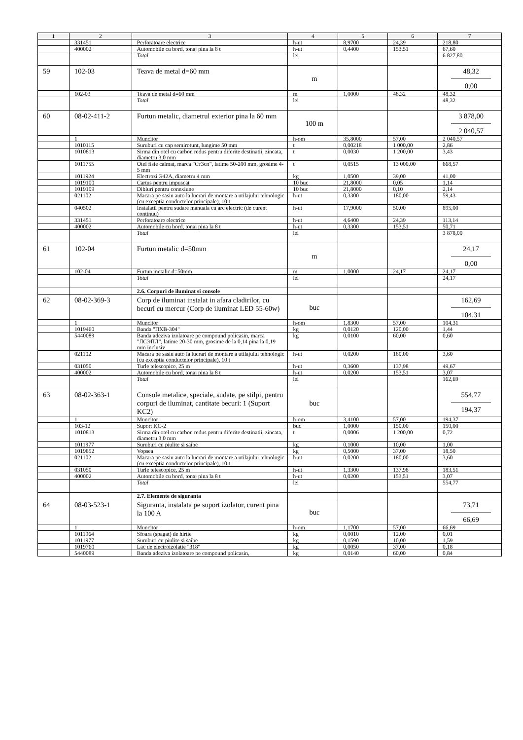| 1 | 2 | 3 | 4 | 5 | 6 | 7 |
| --- | --- | --- | --- | --- | --- | --- |
| | 331451 | Perforatoare electrice | h-ut | 8,9700 | 24,39 | 218,80 |
| | 400002 | Automobile cu bord, tonaj pina la 8 t | h-ut | 0,4400 | 153,51 | 67,60 |
| | | Total | lei | | | 6 827,80 |
| 59 | 102-03 | Teava de metal d=60 mm | m | | | 48,32 0,00 |
| | 102-03 | Teava de metal d=60 mm | m | 1,0000 | 48,32 | 48,32 |
| | | Total | lei | | | 48,32 |
| 60 | 08-02-411-2 | Furtun metalic, diametrul exterior pina la 60 mm | 100 m | | | 3 878,00 2 040,57 |
| | 1 | Muncitor | h-om | 35,8000 | 57,00 | 2 040,57 |
| | 1010115 | Suruburi cu cap semirotunt, lungime 50 mm | t | 0,00218 | 1 000,00 | 2,86 |
| | 1010813 | Sirma din otel cu carbon redus pentru diferite destinatii, zincata, diametru 3,0 mm | t | 0,0030 | 1 200,00 | 3,43 |
| | 1011755 | Otel fisie calmat, marca "Ст3сп", latime 50-200 mm, grosime 4-5 mm | t | 0,0515 | 13 000,00 | 668,57 |
| | 1011924 | Electrozi Э42А, diametru 4 mm | kg | 1,0500 | 39,00 | 41,00 |
| | 1019100 | Cartus pentru impuscat | 10 buc | 21,8000 | 0,05 | 1,14 |
| | 1019109 | Dibluri pentru conexiune | 10 buc | 21,8000 | 0,10 | 2,14 |
| | 021102 | Macara pe sasiu auto la lucrari de montare a utilajului tehnologic (cu exceptia conductelor principale), 10 t | h-ut | 0,3300 | 180,00 | 59,43 |
| | 040502 | Instalatii pentru sudare manuala cu arc electric (de curent continuu) | h-ut | 17,9000 | 50,00 | 895,00 |
| | 331451 | Perforatoare electrice | h-ut | 4,6400 | 24,39 | 113,14 |
| | 400002 | Automobile cu bord, tonaj pina la 8 t | h-ut | 0,3300 | 153,51 | 50,71 |
| | | Total | lei | | | 3 878,00 |
| 61 | 102-04 | Furtun metalic d=50mm | m | | | 24,17 0,00 |
| | 102-04 | Furtun metalic d=50mm | m | 1,0000 | 24,17 | 24,17 |
| | | Total | lei | | | 24,17 |
| | | 2.6. Corpuri de iluminat si console | | | | |
| 62 | 08-02-369-3 | Corp de iluminat instalat in afara cladirilor, cu becuri cu mercur (Corp de iluminat LED 55-60w) | buc | | | 162,69 104,31 |
| | 1 | Muncitor | h-om | 1,8300 | 57,00 | 104,31 |
| | 1019460 | Banda "ПХВ-304" | kg | 0,0120 | 120,00 | 1,44 |
| | 5440089 | Banda adeziva izolatoare pe compound policasin, marca "ЛСЭПЛ", latime 20-30 mm, grosime de la 0,14 pina la 0,19 mm inclusiv | kg | 0,0100 | 60,00 | 0,60 |
| | 021102 | Macara pe sasiu auto la lucrari de montare a utilajului tehnologic (cu exceptia conductelor principale), 10 t | h-ut | 0,0200 | 180,00 | 3,60 |
| | 031050 | Turle telescopice, 25 m | h-ut | 0,3600 | 137,98 | 49,67 |
| | 400002 | Automobile cu bord, tonaj pina la 8 t | h-ut | 0,0200 | 153,51 | 3,07 |
| | | Total | lei | | | 162,69 |
| 63 | 08-02-363-1 | Console metalice, speciale, sudate, pe stilpi, pentru corpuri de iluminat, cantitate becuri: 1 (Suport KC2) | buc | | | 554,77 194,37 |
| | 1 | Muncitor | h-om | 3,4100 | 57,00 | 194,37 |
| | 103-12 | Suport KC-2 | buc | 1,0000 | 150,00 | 150,00 |
| | 1010813 | Sirma din otel cu carbon redus pentru diferite destinatii, zincata, diametru 3,0 mm | t | 0,0006 | 1 200,00 | 0,72 |
| | 1011977 | Suruburi cu piulite si saibe | kg | 0,1000 | 10,00 | 1,00 |
| | 1019852 | Vopsea | kg | 0,5000 | 37,00 | 18,50 |
| | 021102 | Macara pe sasiu auto la lucrari de montare a utilajului tehnologic (cu exceptia conductelor principale), 10 t | h-ut | 0,0200 | 180,00 | 3,60 |
| | 031050 | Turle telescopice, 25 m | h-ut | 1,3300 | 137,98 | 183,51 |
| | 400002 | Automobile cu bord, tonaj pina la 8 t | h-ut | 0,0200 | 153,51 | 3,07 |
| | | Total | lei | | | 554,77 |
| | | 2.7. Elemente de siguranta | | | | |
| 64 | 08-03-523-1 | Siguranta, instalata pe suport izolator, curent pina la 100 A | buc | | | 73,71 66,69 |
| | 1 | Muncitor | h-om | 1,1700 | 57,00 | 66,69 |
| | 1011964 | Sfoara (spagat) de hirtie | kg | 0,0010 | 12,00 | 0,01 |
| | 1011977 | Suruburi cu piulite si saibe | kg | 0,1590 | 10,00 | 1,59 |
| | 1019760 | Lac de electroizolatie "318" | kg | 0,0050 | 37,00 | 0,18 |
| | 5440089 | Banda adeziva izolatoare pe compound policasin, | kg | 0,0140 | 60,00 | 0,84 |